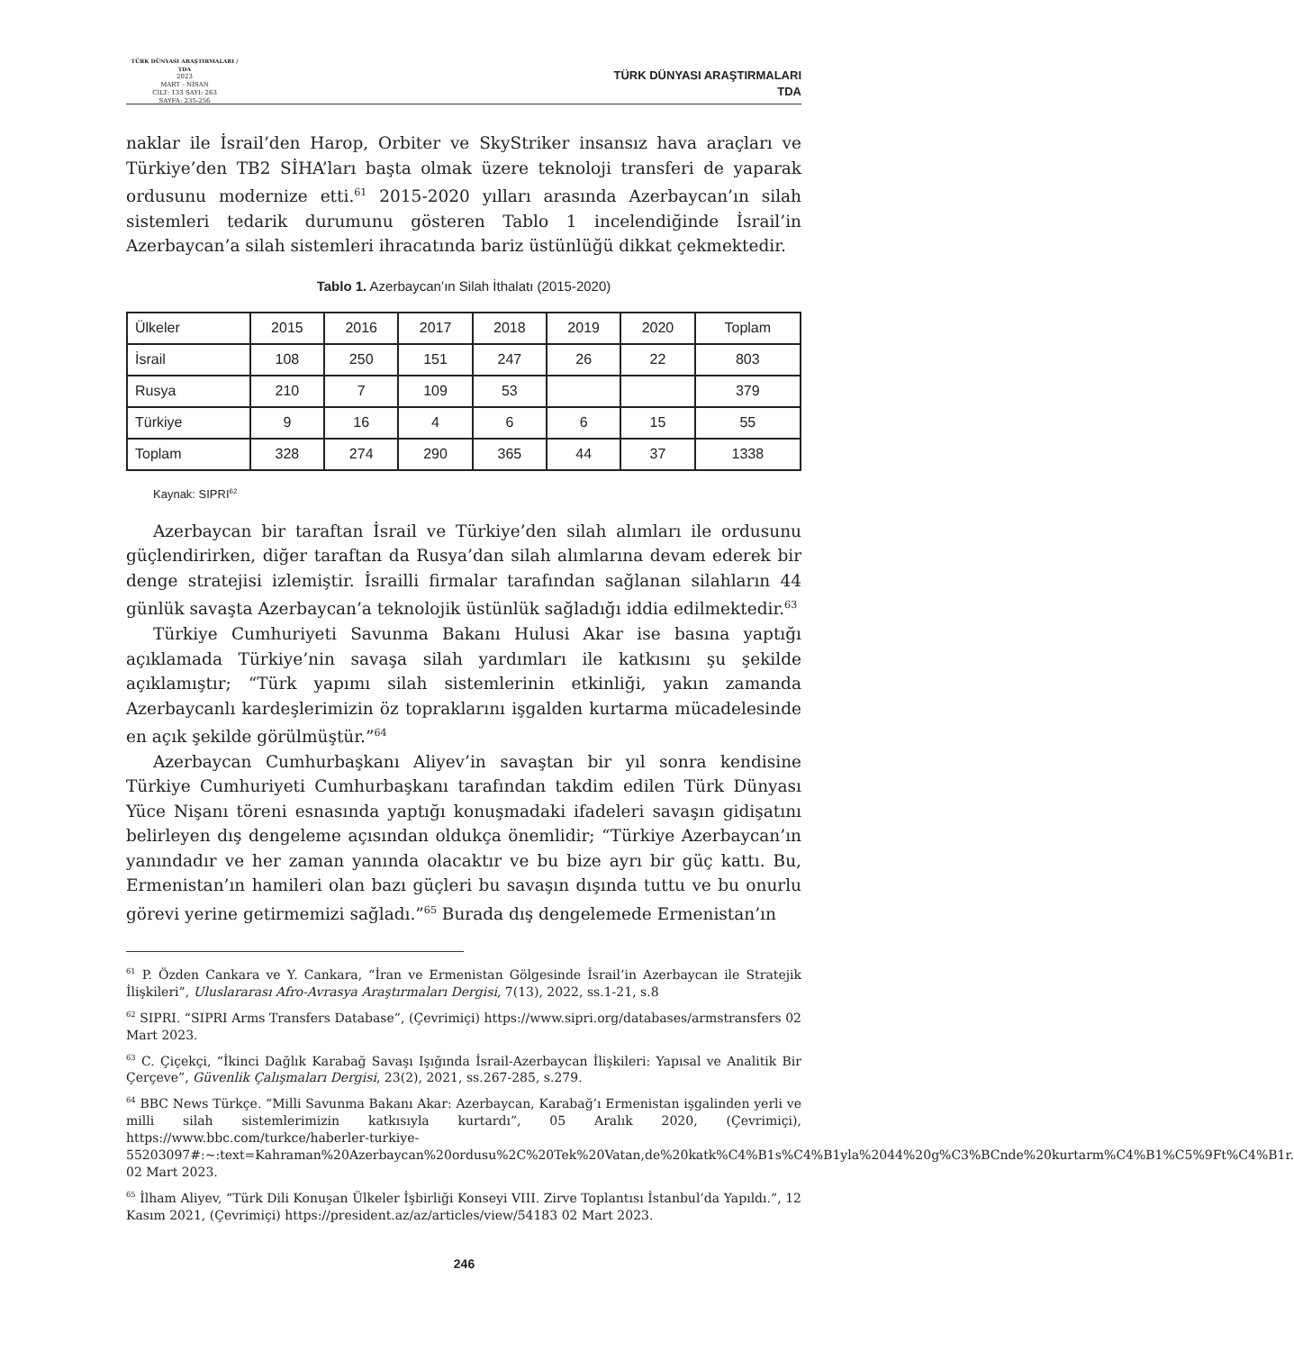TÜRK DÜNYASI ARAŞTIRMALARI / TDA
2023
MART - NİSAN
CİLT: 133 SAYI: 263
SAYFA: 235-256
TÜRK DÜNYASI ARAŞTIRMALARI
TDA
naklar ile İsrail’den Harop, Orbiter ve SkyStriker insansız hava araçları ve Türkiye’den TB2 SİHA’ları başta olmak üzere teknoloji transferi de yaparak ordusunu modernize etti.<sup>61</sup> 2015-2020 yılları arasında Azerbaycan’ın silah sistemleri tedarik durumunu gösteren Tablo 1 incelendiğinde İsrail’in Azerbaycan’a silah sistemleri ihracatında bariz üstünlüğü dikkat çekmektedir.
Tablo 1. Azerbaycan’ın Silah İthalatı (2015-2020)
| Ülkeler | 2015 | 2016 | 2017 | 2018 | 2019 | 2020 | Toplam |
| İsrail | 108 | 250 | 151 | 247 | 26 | 22 | 803 |
| Rusya | 210 | 7 | 109 | 53 | | | 379 |
| Türkiye | 9 | 16 | 4 | 6 | 6 | 15 | 55 |
| Toplam | 328 | 274 | 290 | 365 | 44 | 37 | 1338 |
Kaynak: SIPRI<sup>62</sup>
Azerbaycan bir taraftan İsrail ve Türkiye’den silah alımları ile ordusunu güçlendirirken, diğer taraftan da Rusya’dan silah alımlarına devam ederek bir denge stratejisi izlemiştir. İsrailli firmalar tarafından sağlanan silahların 44 günlük savaşta Azerbaycan’a teknolojik üstünlük sağladığı iddia edilmektedir.<sup>63</sup>
Türkiye Cumhuriyeti Savunma Bakanı Hulusi Akar ise basına yaptığı açıklamada Türkiye’nin savaşa silah yardımları ile katkısını şu şekilde açıklamıştır; “Türk yapımı silah sistemlerinin etkinliği, yakın zamanda Azerbaycanlı kardeşlerimizin öz topraklarını işgalden kurtarma mücadelesinde en açık şekilde görülmüştür.”<sup>64</sup>
Azerbaycan Cumhurbaşkanı Aliyev’in savaştan bir yıl sonra kendisine Türkiye Cumhuriyeti Cumhurbaşkanı tarafından takdim edilen Türk Dünyası Yüce Nişanı töreni esnasında yaptığı konuşmadaki ifadeleri savaşın gidişatını belirleyen dış dengeleme açısından oldukça önemlidir; “Türkiye Azerbaycan’ın yanındadır ve her zaman yanında olacaktır ve bu bize ayrı bir güç kattı. Bu, Ermenistan’ın hamileri olan bazı güçleri bu savaşın dışında tuttu ve bu onurlu görevi yerine getirmemizi sağladı.”<sup>65</sup> Burada dış dengelemede Ermenistan’ın
<sup>61</sup> P. Özden Cankara ve Y. Cankara, “İran ve Ermenistan Gölgesinde İsrail’in Azerbaycan ile Stratejik İlişkileri”, Uluslararası Afro-Avrasya Araştırmaları Dergisi, 7(13), 2022, ss.1-21, s.8
<sup>62</sup> SIPRI. “SIPRI Arms Transfers Database”, (Çevrimiçi) https://www.sipri.org/databases/armstransfers 02 Mart 2023.
<sup>63</sup> C. Çiçekçi, “İkinci Dağlık Karabağ Savaşı Işığında İsrail-Azerbaycan İlişkileri: Yapısal ve Analitik Bir Çerçeve”, Güvenlik Çalışmaları Dergisi, 23(2), 2021, ss.267-285, s.279.
<sup>64</sup> BBC News Türkçe. “Milli Savunma Bakanı Akar: Azerbaycan, Karabağ’ı Ermenistan işgalinden yerli ve milli silah sistemlerimizin katkısıyla kurtardı”, 05 Aralık 2020, (Çevrimiçi), https://www.bbc.com/turkce/haberler-turkiye-55203097#:~:text=Kahraman%20Azerbaycan%20ordusu%2C%20Tek%20Vatan,de%20katk%C4%B1s%C4%B1yla%2044%20g%C3%BCnde%20kurtarm%C4%B1%C5%9Ft%C4%B1r. 02 Mart 2023.
<sup>65</sup> İlham Aliyev, “Türk Dili Konuşan Ülkeler İşbirliği Konseyi VIII. Zirve Toplantısı İstanbul’da Yapıldı.”, 12 Kasım 2021, (Çevrimiçi) https://president.az/az/articles/view/54183 02 Mart 2023.
246